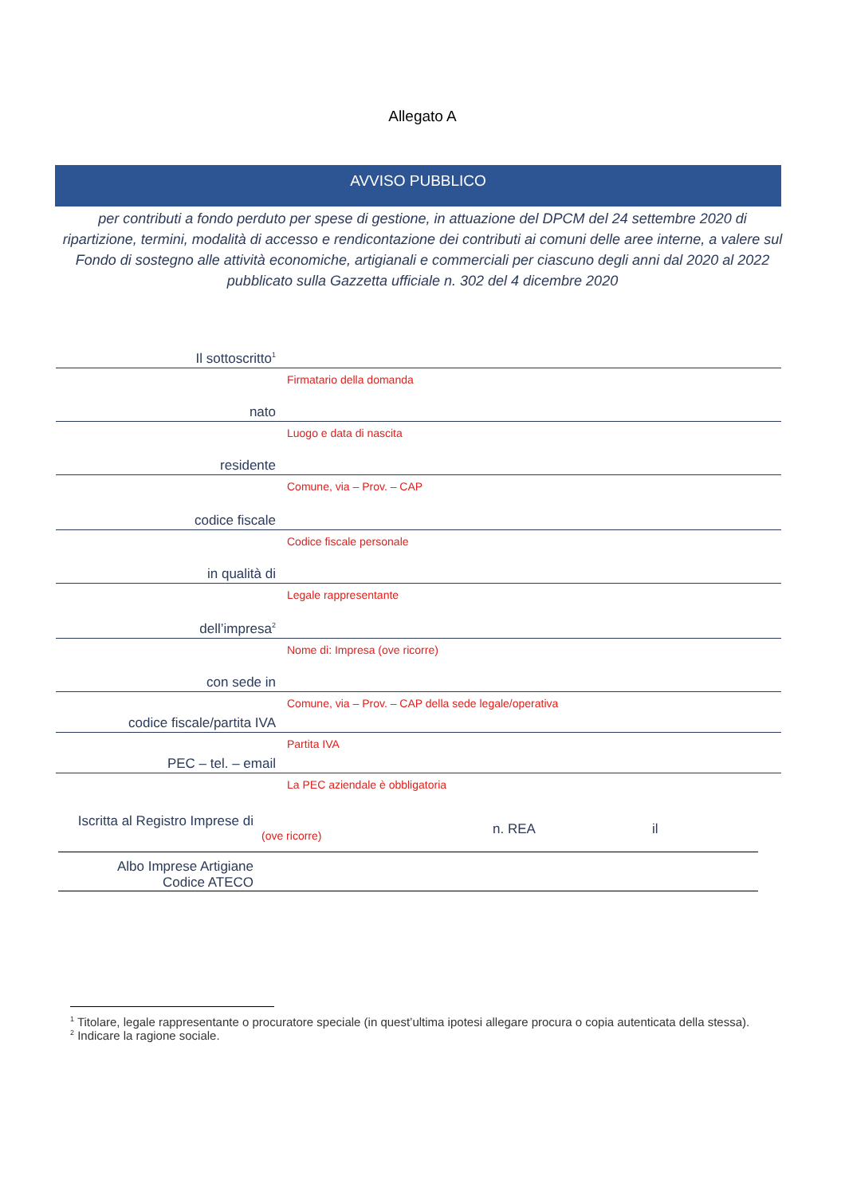Allegato A
AVVISO PUBBLICO
per contributi a fondo perduto per spese di gestione, in attuazione del DPCM del 24 settembre 2020 di ripartizione, termini, modalità di accesso e rendicontazione dei contributi ai comuni delle aree interne, a valere sul Fondo di sostegno alle attività economiche, artigianali e commerciali per ciascuno degli anni dal 2020 al 2022 pubblicato sulla Gazzetta ufficiale n. 302 del 4 dicembre 2020
Il sottoscritto<sup>1</sup>
Firmatario della domanda
nato
Luogo e data di nascita
residente
Comune, via – Prov. – CAP
codice fiscale
Codice fiscale personale
in qualità di
Legale rappresentante
dell’impresa<sup>2</sup>
Nome di: Impresa (ove ricorre)
con sede in
Comune, via – Prov. – CAP della sede legale/operativa
codice fiscale/partita IVA
Partita IVA
PEC – tel. – email
La PEC aziendale è obbligatoria
Iscritta al Registro Imprese di
(ove ricorre)
n. REA il
Albo Imprese Artigiane
Codice ATECO
<sup>1</sup> Titolare, legale rappresentante o procuratore speciale (in quest’ultima ipotesi allegare procura o copia autenticata della stessa).
<sup>2</sup> Indicare la ragione sociale.